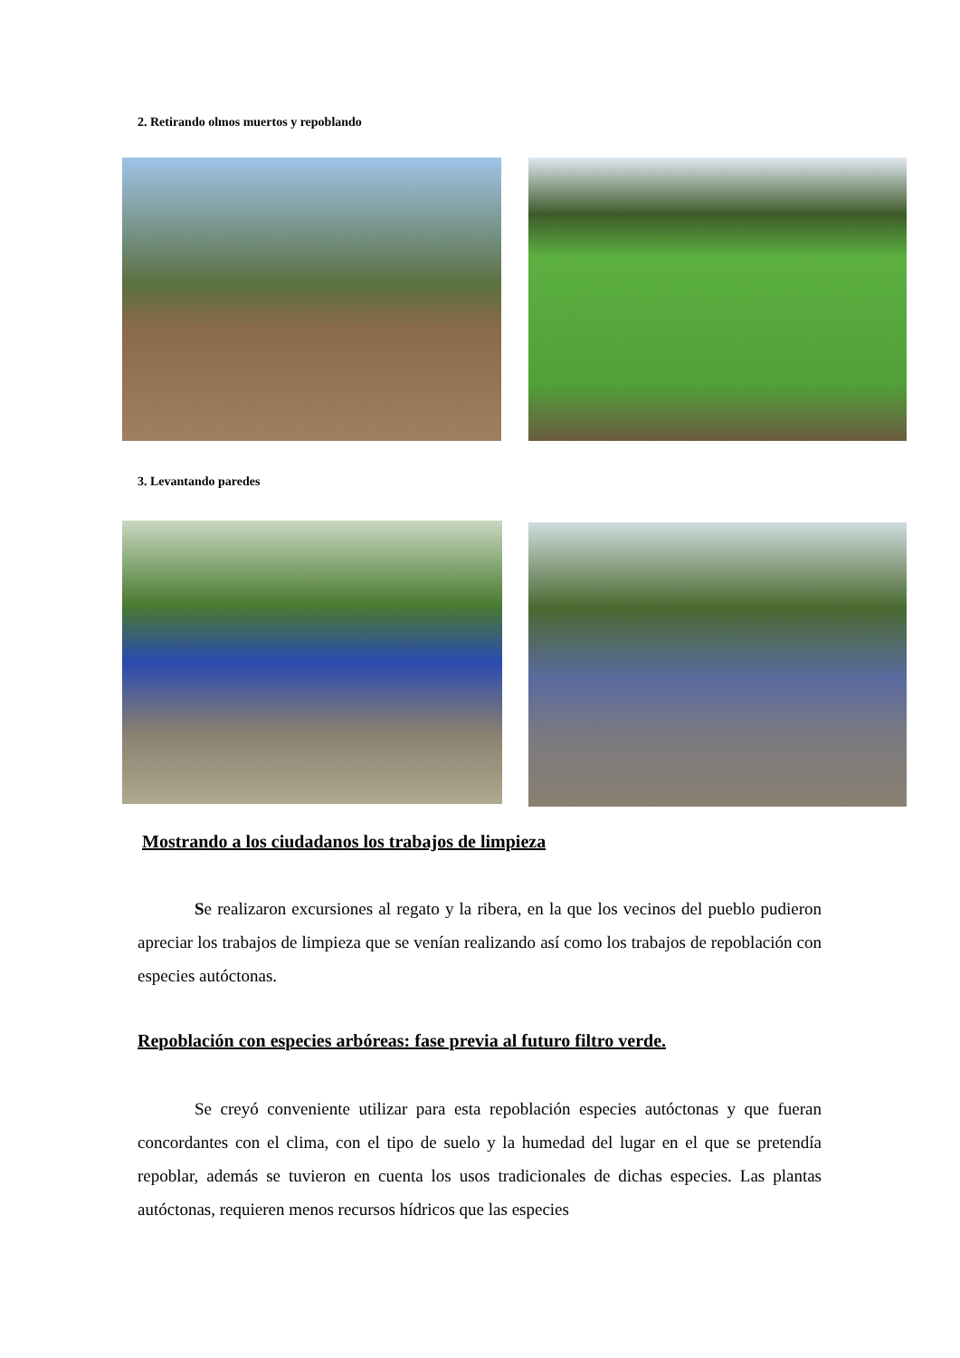2. Retirando olmos muertos y repoblando
3. Levantando paredes
Mostrando a los ciudadanos los trabajos de limpieza
Se realizaron excursiones al regato y la ribera, en la que los vecinos del pueblo pudieron apreciar los trabajos de limpieza que se venían realizando así como los trabajos de repoblación con especies autóctonas.
Repoblación con especies arbóreas: fase previa al futuro filtro verde.
Se creyó conveniente utilizar para esta repoblación especies autóctonas y que fueran concordantes con el clima, con el tipo de suelo y la humedad del lugar en el que se pretendía repoblar, además se tuvieron en cuenta los usos tradicionales de dichas especies. Las plantas autóctonas, requieren menos recursos hídricos que las especies